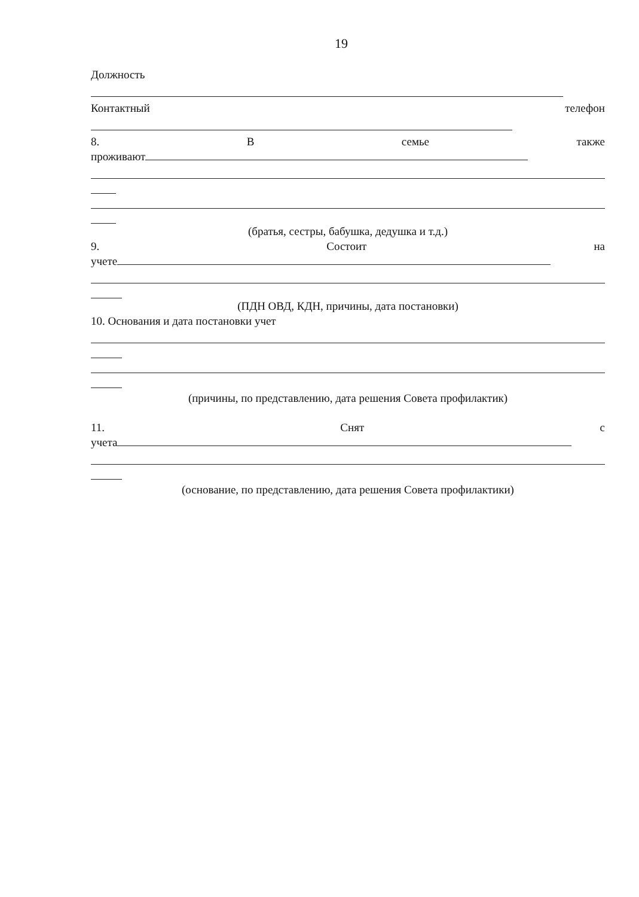19
Должность
Контактный телефон
8. Всемье также
проживают
(братья, сестры, бабушка, дедушка и т.д.)
9. Состоит на
учете
(ПДН ОВД, КДН, причины, дата постановки)
10. Основания и дата постановки учет
(причины, по представлению, дата решения Совета профилактик)
11. Снят с
учета
(основание, по представлению, дата решения Совета профилактики)